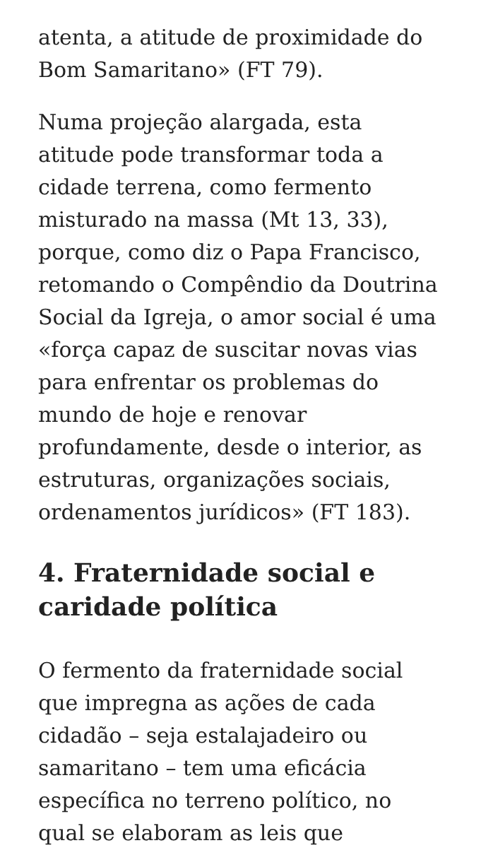atenta, a atitude de proximidade do Bom Samaritano» (FT 79).
Numa projeção alargada, esta atitude pode transformar toda a cidade terrena, como fermento misturado na massa (Mt 13, 33), porque, como diz o Papa Francisco, retomando o Compêndio da Doutrina Social da Igreja, o amor social é uma «força capaz de suscitar novas vias para enfrentar os problemas do mundo de hoje e renovar profundamente, desde o interior, as estruturas, organizações sociais, ordenamentos jurídicos» (FT 183).
4. Fraternidade social e caridade política
O fermento da fraternidade social que impregna as ações de cada cidadão – seja estalajadeiro ou samaritano – tem uma eficácia específica no terreno político, no qual se elaboram as leis que